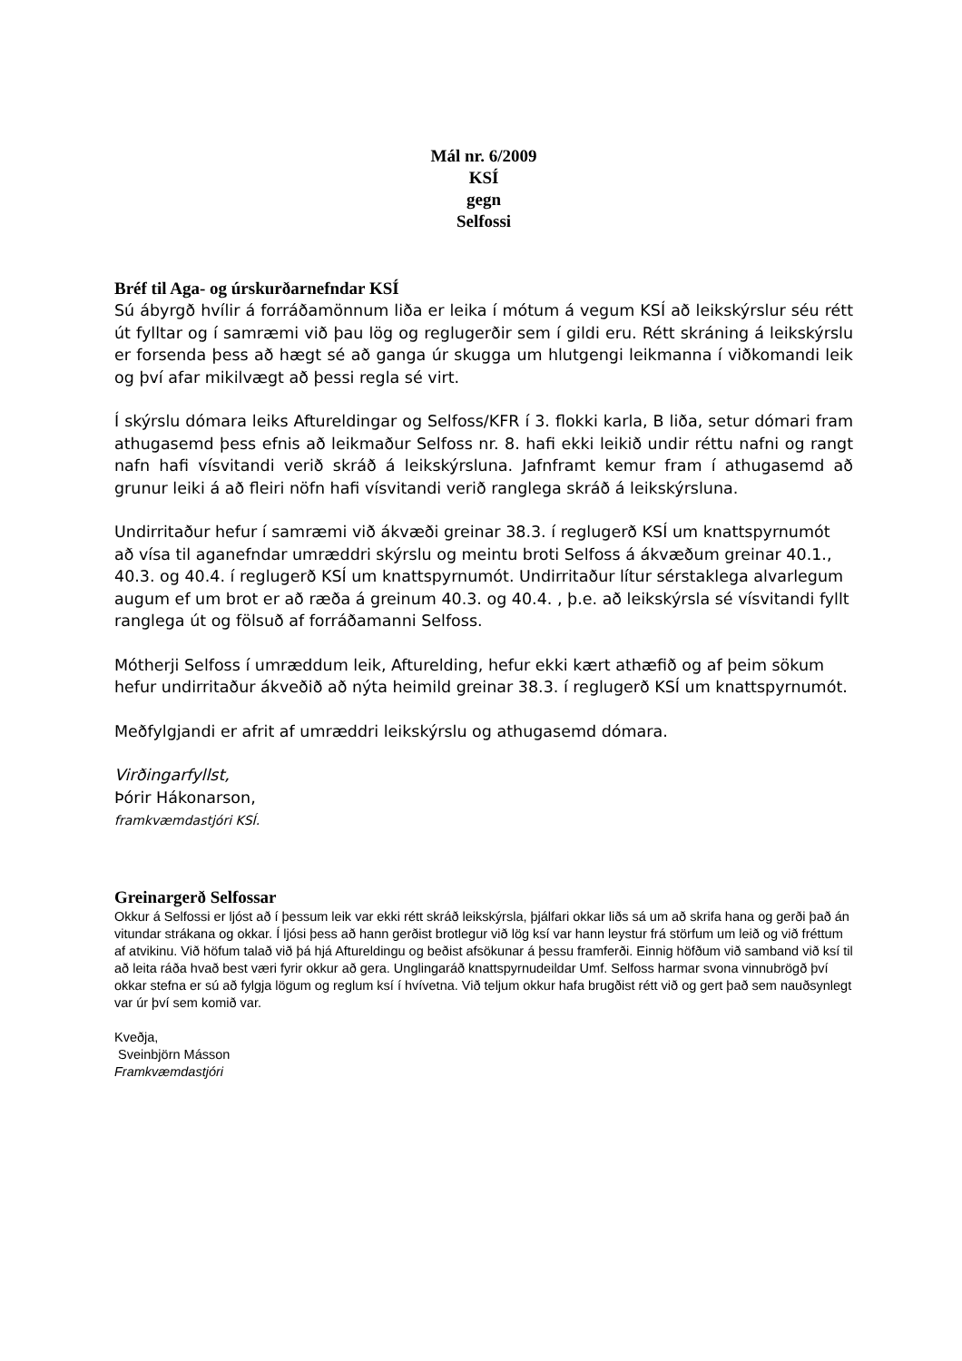Mál nr. 6/2009
KSÍ
gegn
Selfossi
Bréf til Aga- og úrskurðarnefndar KSÍ
Sú ábyrgð hvílir á forráðamönnum liða er leika í mótum á vegum KSÍ að leikskýrslur séu rétt út fylltar og í samræmi við þau lög og reglugerðir sem í gildi eru. Rétt skráning á leikskýrslu er forsenda þess að hægt sé að ganga úr skugga um hlutgengi leikmanna í viðkomandi leik og því afar mikilvægt að þessi regla sé virt.
Í skýrslu dómara leiks Aftureldingar og Selfoss/KFR í 3. flokki karla, B liða, setur dómari fram athugasemd þess efnis að leikmaður Selfoss nr. 8. hafi ekki leikið undir réttu nafni og rangt nafn hafi vísvitandi verið skráð á leikskýrsluna. Jafnframt kemur fram í athugasemd að grunur leiki á að fleiri nöfn hafi vísvitandi verið ranglega skráð á leikskýrsluna.
Undirritaður hefur í samræmi við ákvæði greinar 38.3. í reglugerð KSÍ um knattspyrnumót að vísa til aganefndar umræddri skýrslu og meintu broti Selfoss á ákvæðum greinar 40.1., 40.3. og 40.4. í reglugerð KSÍ um knattspyrnumót. Undirritaður lítur sérstaklega alvarlegum augum ef um brot er að ræða á greinum 40.3. og 40.4. , þ.e. að leikskýrsla sé vísvitandi fyllt ranglega út og fölsuð af forráðamanni Selfoss.
Mótherji Selfoss í umræddum leik, Afturelding, hefur ekki kært athæfið og af þeim sökum hefur undirritaður ákveðið að nýta heimild greinar 38.3. í reglugerð KSÍ um knattspyrnumót.
Meðfylgjandi er afrit af umræddri leikskýrslu og athugasemd dómara.
Virðingarfyllst,
Þórir Hákonarson,
framkvæmdastjóri KSÍ.
Greinargerð Selfossar
Okkur á Selfossi er ljóst að í þessum leik var ekki rétt skráð leikskýrsla, þjálfari okkar liðs sá um að skrifa hana og gerði það án vitundar strákana og okkar. Í ljósi þess að hann gerðist brotlegur við lög ksí var hann leystur frá störfum um leið og við fréttum af atvikinu. Við höfum talað við þá hjá Aftureldingu og beðist afsökunar á þessu framferði. Einnig höfðum við samband við ksí til að leita ráða hvað best væri fyrir okkur að gera. Unglingaráð knattspyrnudeildar Umf. Selfoss harmar svona vinnubrögð því okkar stefna er sú að fylgja lögum og reglum ksí í hvívetna. Við teljum okkur hafa brugðist rétt við og gert það sem nauðsynlegt var úr því sem komið var.
Kveðja,
Sveinbjörn Másson
Framkvæmdastjóri